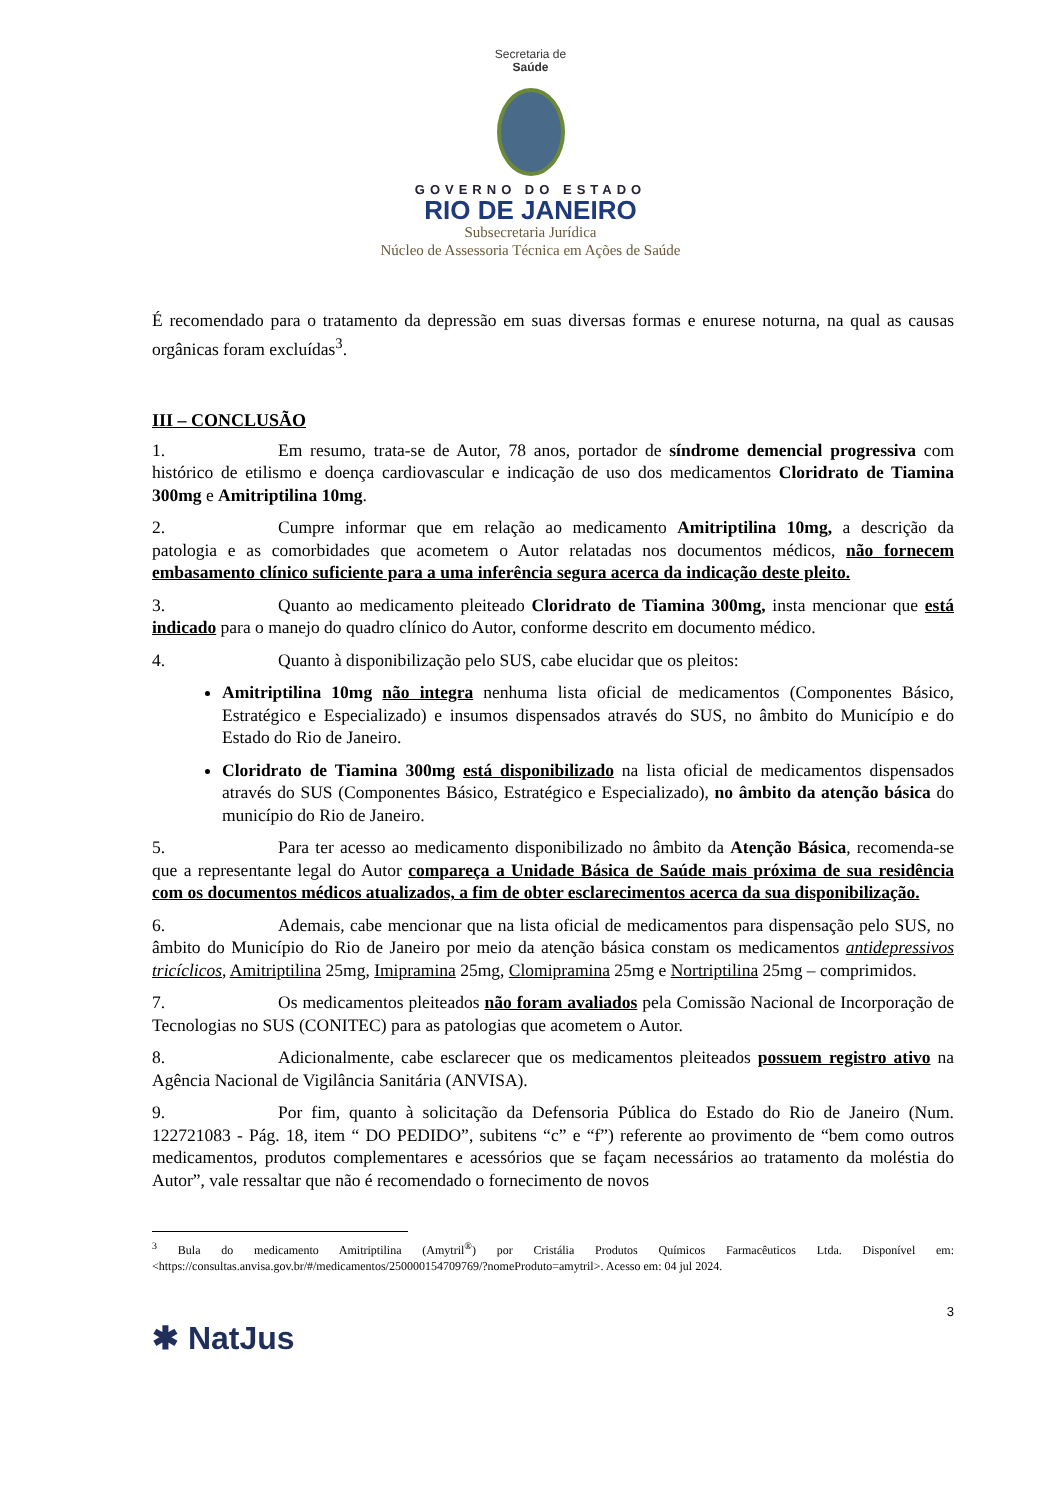Secretaria de
Saúde
GOVERNO DO ESTADO
RIO DE JANEIRO
Subsecretaria Jurídica
Núcleo de Assessoria Técnica em Ações de Saúde
É recomendado para o tratamento da depressão em suas diversas formas e enurese noturna, na qual as causas orgânicas foram excluídas<sup>3</sup>.
III – CONCLUSÃO
1. Em resumo, trata-se de Autor, 78 anos, portador de síndrome demencial progressiva com histórico de etilismo e doença cardiovascular e indicação de uso dos medicamentos Cloridrato de Tiamina 300mg e Amitriptilina 10mg.
2. Cumpre informar que em relação ao medicamento Amitriptilina 10mg, a descrição da patologia e as comorbidades que acometem o Autor relatadas nos documentos médicos, não fornecem embasamento clínico suficiente para a uma inferência segura acerca da indicação deste pleito.
3. Quanto ao medicamento pleiteado Cloridrato de Tiamina 300mg, insta mencionar que está indicado para o manejo do quadro clínico do Autor, conforme descrito em documento médico.
4. Quanto à disponibilização pelo SUS, cabe elucidar que os pleitos:
Amitriptilina 10mg não integra nenhuma lista oficial de medicamentos (Componentes Básico, Estratégico e Especializado) e insumos dispensados através do SUS, no âmbito do Município e do Estado do Rio de Janeiro.
Cloridrato de Tiamina 300mg está disponibilizado na lista oficial de medicamentos dispensados através do SUS (Componentes Básico, Estratégico e Especializado), no âmbito da atenção básica do município do Rio de Janeiro.
5. Para ter acesso ao medicamento disponibilizado no âmbito da Atenção Básica, recomenda-se que a representante legal do Autor compareça a Unidade Básica de Saúde mais próxima de sua residência com os documentos médicos atualizados, a fim de obter esclarecimentos acerca da sua disponibilização.
6. Ademais, cabe mencionar que na lista oficial de medicamentos para dispensação pelo SUS, no âmbito do Município do Rio de Janeiro por meio da atenção básica constam os medicamentos antidepressivos tricíclicos, Amitriptilina 25mg, Imipramina 25mg, Clomipramina 25mg e Nortriptilina 25mg – comprimidos.
7. Os medicamentos pleiteados não foram avaliados pela Comissão Nacional de Incorporação de Tecnologias no SUS (CONITEC) para as patologias que acometem o Autor.
8. Adicionalmente, cabe esclarecer que os medicamentos pleiteados possuem registro ativo na Agência Nacional de Vigilância Sanitária (ANVISA).
9. Por fim, quanto à solicitação da Defensoria Pública do Estado do Rio de Janeiro (Num. 122721083 - Pág. 18, item “ DO PEDIDO”, subitens “c” e “f”) referente ao provimento de “bem como outros medicamentos, produtos complementares e acessórios que se façam necessários ao tratamento da moléstia do Autor”, vale ressaltar que não é recomendado o fornecimento de novos
<sup>3</sup> Bula do medicamento Amitriptilina (Amytril<sup>®</sup>) por Cristália Produtos Químicos Farmacêuticos Ltda. Disponível em: <https://consultas.anvisa.gov.br/#/medicamentos/250000154709769/?nomeProduto=amytril>. Acesso em: 04 jul 2024.
3
✱ NatJus